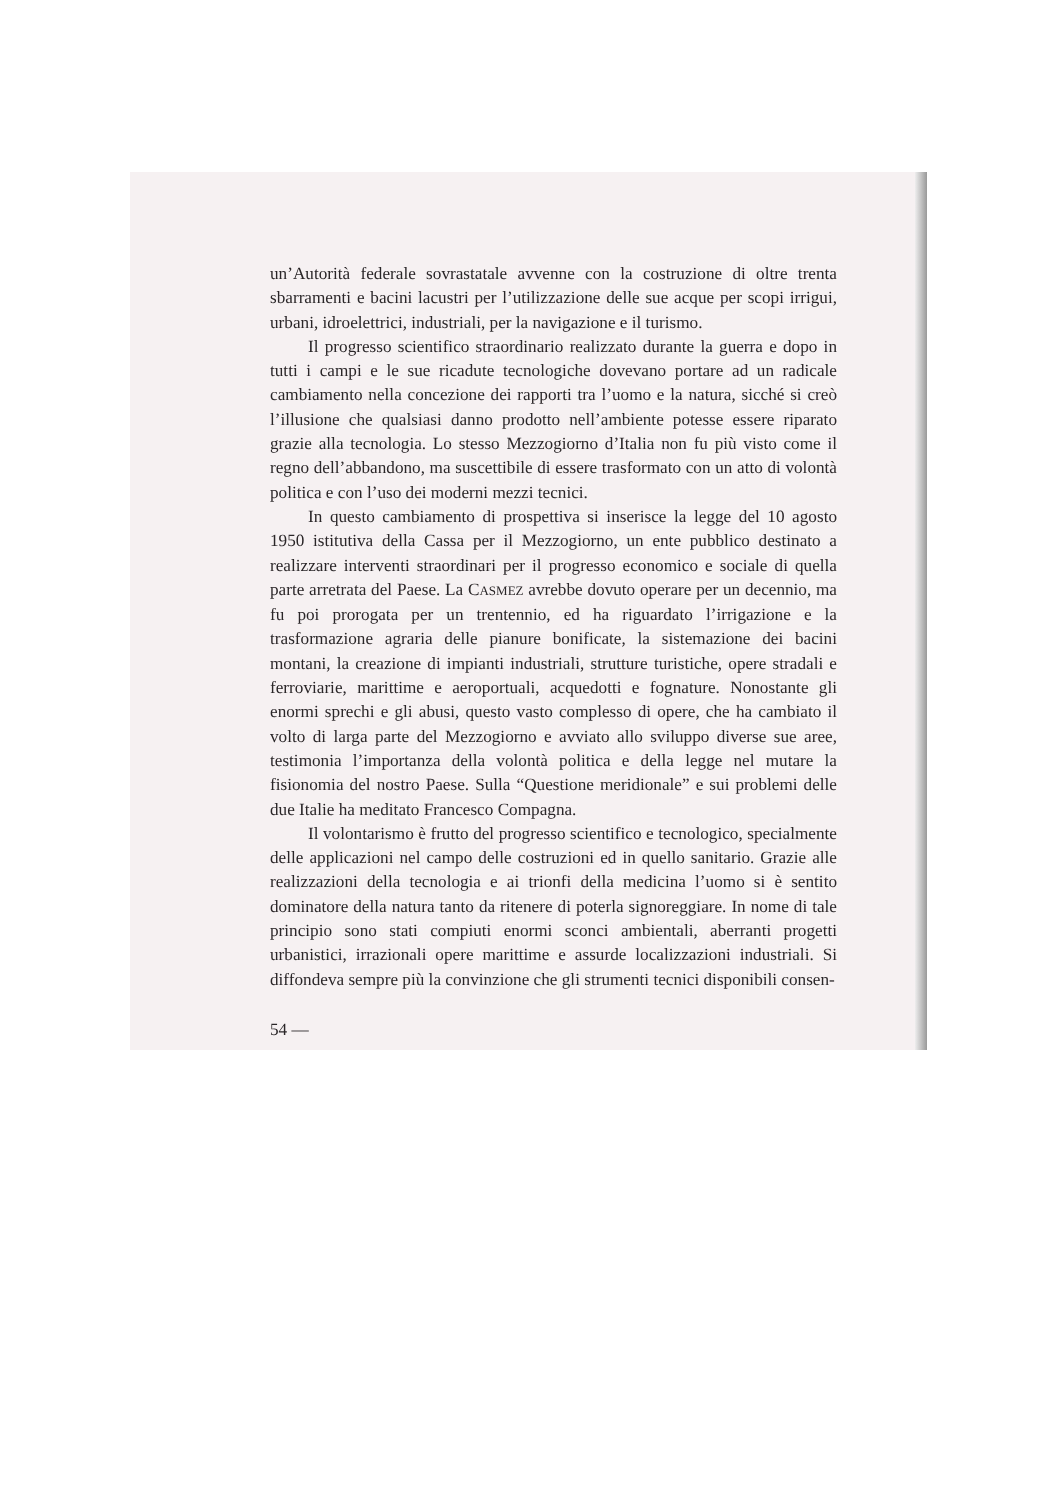un’Autorità federale sovrastatale avvenne con la costruzione di oltre trenta sbarramenti e bacini lacustri per l’utilizzazione delle sue acque per scopi irrigui, urbani, idroelettrici, industriali, per la navigazione e il turismo.
Il progresso scientifico straordinario realizzato durante la guerra e dopo in tutti i campi e le sue ricadute tecnologiche dovevano portare ad un radicale cambiamento nella concezione dei rapporti tra l’uomo e la natura, sicché si creò l’illusione che qualsiasi danno prodotto nell’ambiente potesse essere riparato grazie alla tecnologia. Lo stesso Mezzogiorno d’Italia non fu più visto come il regno dell’abbandono, ma suscettibile di essere trasformato con un atto di volontà politica e con l’uso dei moderni mezzi tecnici.
In questo cambiamento di prospettiva si inserisce la legge del 10 agosto 1950 istitutiva della Cassa per il Mezzogiorno, un ente pubblico destinato a realizzare interventi straordinari per il progresso economico e sociale di quella parte arretrata del Paese. La CASMEZ avrebbe dovuto operare per un decennio, ma fu poi prorogata per un trentennio, ed ha riguardato l’irrigazione e la trasformazione agraria delle pianure bonificate, la sistemazione dei bacini montani, la creazione di impianti industriali, strutture turistiche, opere stradali e ferroviarie, marittime e aeroportuali, acquedotti e fognature. Nonostante gli enormi sprechi e gli abusi, questo vasto complesso di opere, che ha cambiato il volto di larga parte del Mezzogiorno e avviato allo sviluppo diverse sue aree, testimonia l’importanza della volontà politica e della legge nel mutare la fisionomia del nostro Paese. Sulla “Questione meridionale” e sui problemi delle due Italie ha meditato Francesco Compagna.
Il volontarismo è frutto del progresso scientifico e tecnologico, specialmente delle applicazioni nel campo delle costruzioni ed in quello sanitario. Grazie alle realizzazioni della tecnologia e ai trionfi della medicina l’uomo si è sentito dominatore della natura tanto da ritenere di poterla signoreggiare. In nome di tale principio sono stati compiuti enormi sconci ambientali, aberranti progetti urbanistici, irrazionali opere marittime e assurde localizzazioni industriali. Si diffondeva sempre più la convinzione che gli strumenti tecnici disponibili consen-
54 —